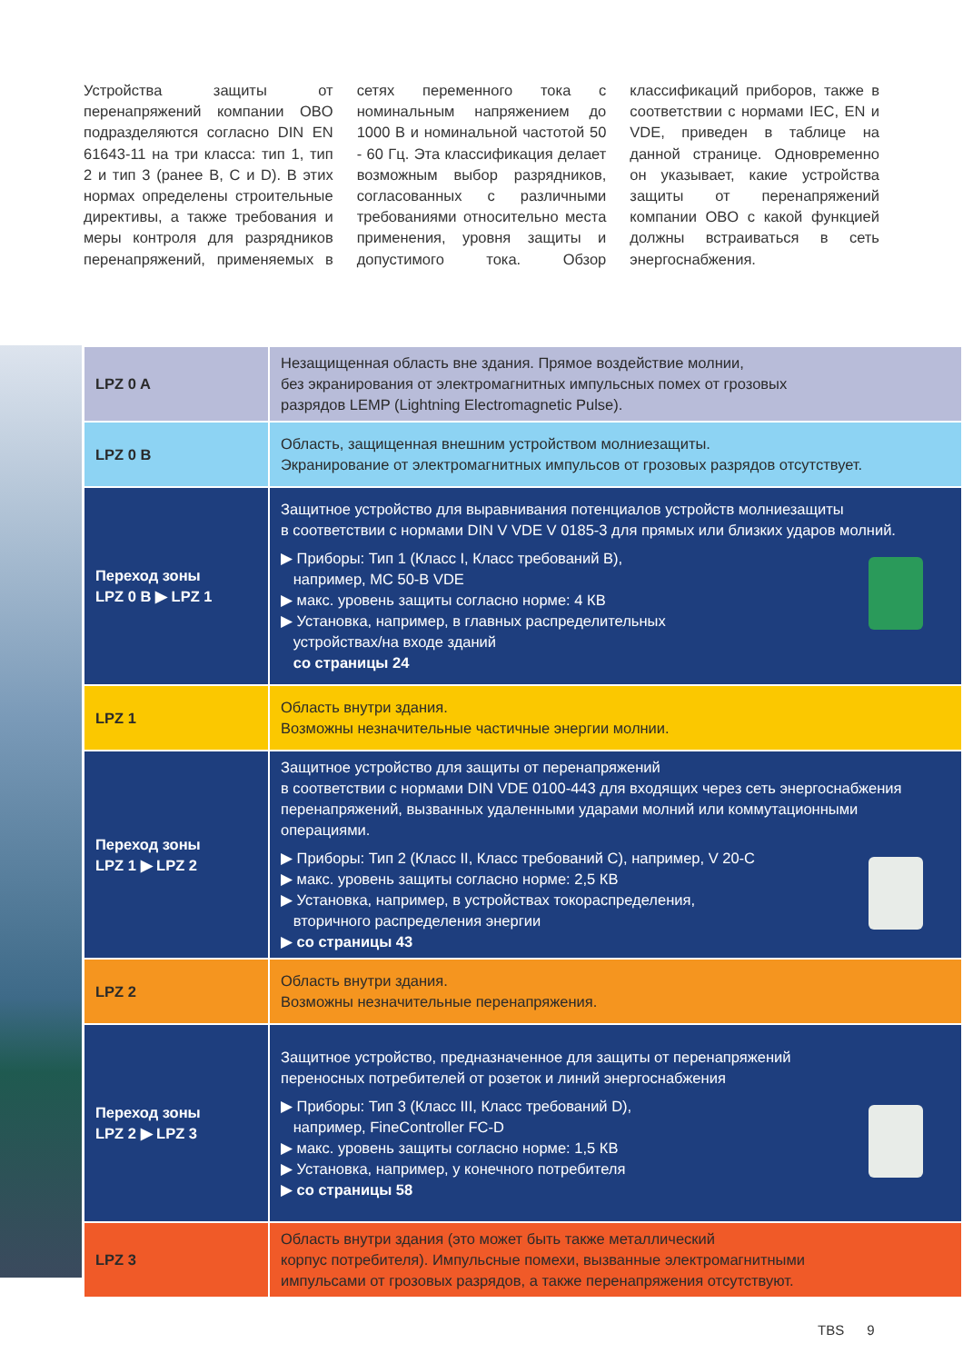Устройства защиты от перенапряжений компании OBO подразделяются согласно DIN EN 61643-11 на три класса: тип 1, тип 2 и тип 3 (ранее B, C и D). В этих нормах определены строительные директивы, а также требования и меры контроля для разрядников перенапряжений, применяемых в сетях переменного тока с номинальным напряжением до 1000 В и номинальной частотой 50 - 60 Гц. Эта классификация делает возможным выбор разрядников, согласованных с различными требованиями относительно места применения, уровня защиты и допустимого тока. Обзор классификаций приборов, также в соответствии с нормами IEC, EN и VDE, приведен в таблице на данной странице. Одновременно он указывает, какие устройства защиты от перенапряжений компании OBO с какой функцией должны встраиваться в сеть энергоснабжения.
| LPZ 0 A | Незащищенная область вне здания. Прямое воздействие молнии, без экранирования от электромагнитных импульсных помех от грозовых разрядов LEMP (Lightning Electromagnetic Pulse). |
| LPZ 0 B | Область, защищенная внешним устройством молниезащиты. Экранирование от электромагнитных импульсов от грозовых разрядов отсутствует. |
| Переход зоны LPZ 0 B ▶ LPZ 1 | Защитное устройство для выравнивания потенциалов устройств молниезащиты в соответствии с нормами DIN V VDE V 0185-3 для прямых или близких ударов молний. ▶ Приборы: Тип 1 (Класс I, Класс требований B), например, MC 50-B VDE ▶ макс. уровень защиты согласно норме: 4 КВ ▶ Установка, например, в главных распределительных устройствах/на входе зданий со страницы 24 |
| LPZ 1 | Область внутри здания. Возможны незначительные частичные энергии молнии. |
| Переход зоны LPZ 1 ▶ LPZ 2 | Защитное устройство для защиты от перенапряжений в соответствии с нормами DIN VDE 0100-443 для входящих через сеть энергоснабжения перенапряжений, вызванных удаленными ударами молний или коммутационными операциями. ▶ Приборы: Тип 2 (Класс II, Класс требований C), например, V 20-C ▶ макс. уровень защиты согласно норме: 2,5 КВ ▶ Установка, например, в устройствах токораспределения, вторичного распределения энергии ▶ со страницы 43 |
| LPZ 2 | Область внутри здания. Возможны незначительные перенапряжения. |
| Переход зоны LPZ 2 ▶ LPZ 3 | Защитное устройство, предназначенное для защиты от перенапряжений переносных потребителей от розеток и линий энергоснабжения ▶ Приборы: Тип 3 (Класс III, Класс требований D), например, FineController FC-D ▶ макс. уровень защиты согласно норме: 1,5 КВ ▶ Установка, например, у конечного потребителя ▶ со страницы 58 |
| LPZ 3 | Область внутри здания (это может быть также металлический корпус потребителя). Импульсные помехи, вызванные электромагнитными импульсами от грозовых разрядов, а также перенапряжения отсутствуют. |
TBS 9